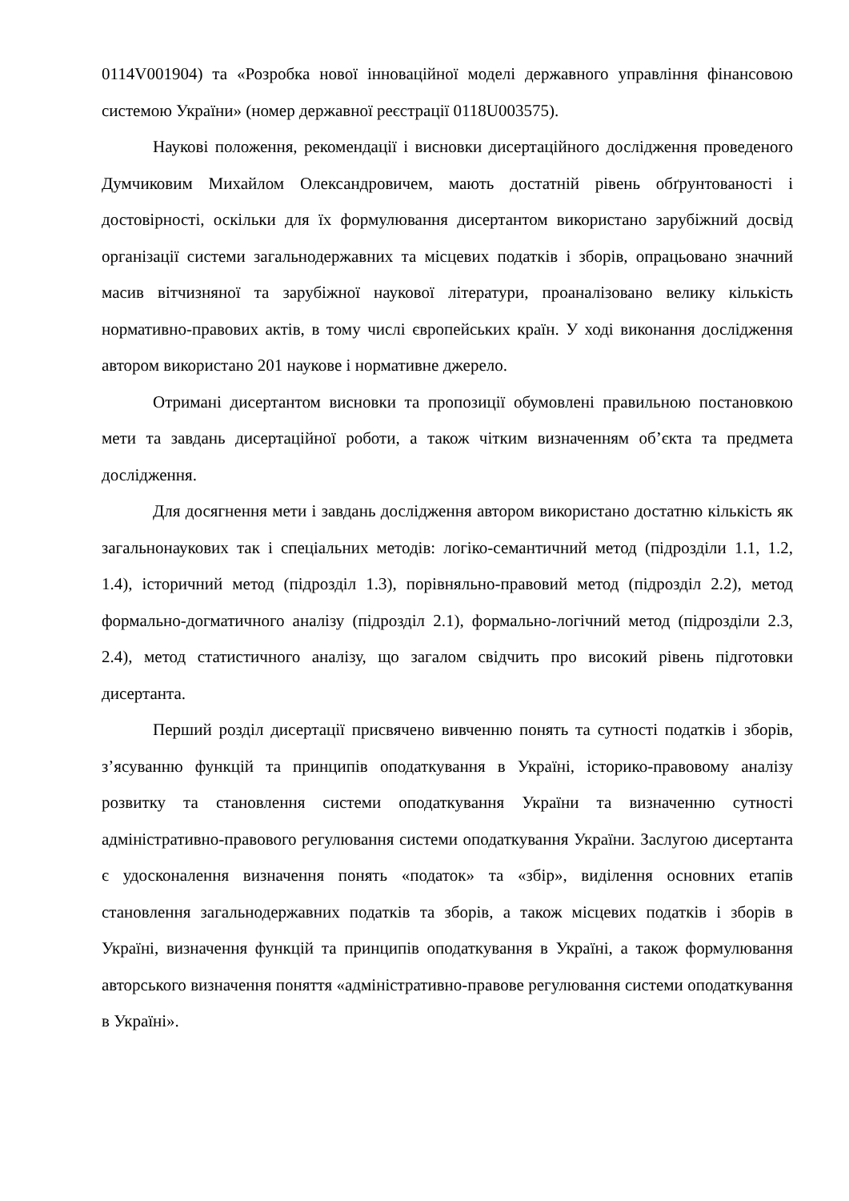0114V001904) та «Розробка нової інноваційної моделі державного управління фінансовою системою України» (номер державної реєстрації 0118U003575).
Наукові положення, рекомендації і висновки дисертаційного дослідження проведеного Думчиковим Михайлом Олександровичем, мають достатній рівень обґрунтованості і достовірності, оскільки для їх формулювання дисертантом використано зарубіжний досвід організації системи загальнодержавних та місцевих податків і зборів, опрацьовано значний масив вітчизняної та зарубіжної наукової літератури, проаналізовано велику кількість нормативно-правових актів, в тому числі європейських країн. У ході виконання дослідження автором використано 201 наукове і нормативне джерело.
Отримані дисертантом висновки та пропозиції обумовлені правильною постановкою мети та завдань дисертаційної роботи, а також чітким визначенням об’єкта та предмета дослідження.
Для досягнення мети і завдань дослідження автором використано достатню кількість як загальнонаукових так і спеціальних методів: логіко-семантичний метод (підрозділи 1.1, 1.2, 1.4), історичний метод (підрозділ 1.3), порівняльно-правовий метод (підрозділ 2.2), метод формально-догматичного аналізу (підрозділ 2.1), формально-логічний метод (підрозділи 2.3, 2.4), метод статистичного аналізу, що загалом свідчить про високий рівень підготовки дисертанта.
Перший розділ дисертації присвячено вивченню понять та сутності податків і зборів, з’ясуванню функцій та принципів оподаткування в Україні, історико-правовому аналізу розвитку та становлення системи оподаткування України та визначенню сутності адміністративно-правового регулювання системи оподаткування України. Заслугою дисертанта є удосконалення визначення понять «податок» та «збір», виділення основних етапів становлення загальнодержавних податків та зборів, а також місцевих податків і зборів в Україні, визначення функцій та принципів оподаткування в Україні, а також формулювання авторського визначення поняття «адміністративно-правове регулювання системи оподаткування в Україні».